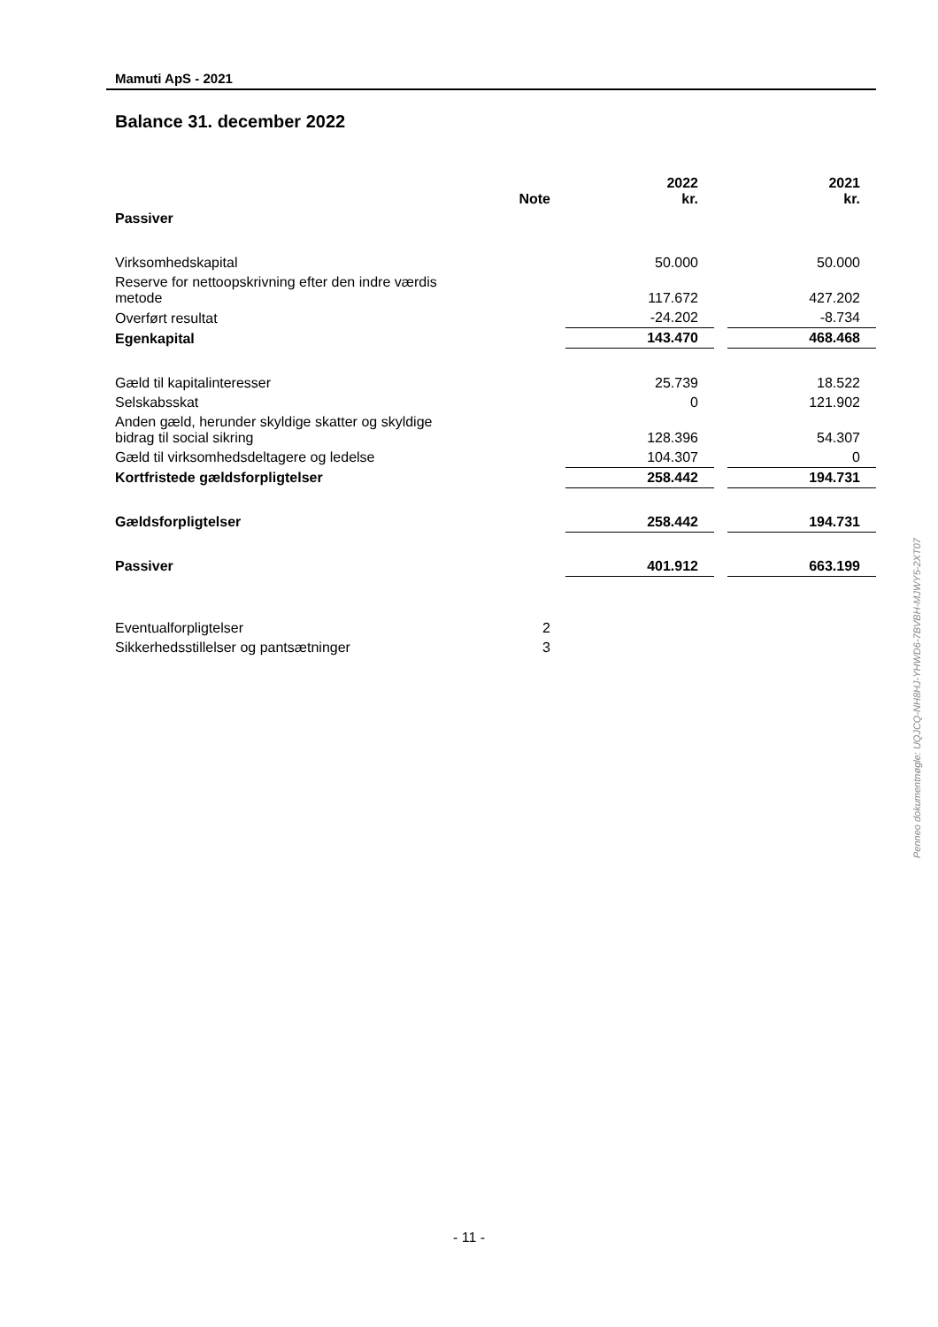Mamuti ApS - 2021
Balance 31. december 2022
| | Note | 2022 kr. | | 2021 kr. |
| --- | --- | --- | --- | --- |
| Passiver | | | | |
| Virksomhedskapital | | 50.000 | | 50.000 |
| Reserve for nettoopskrivning efter den indre værdis metode | | 117.672 | | 427.202 |
| Overført resultat | | -24.202 | | -8.734 |
| Egenkapital | | 143.470 | | 468.468 |
| Gæld til kapitalinteresser | | 25.739 | | 18.522 |
| Selskabsskat | | 0 | | 121.902 |
| Anden gæld, herunder skyldige skatter og skyldige bidrag til social sikring | | 128.396 | | 54.307 |
| Gæld til virksomhedsdeltagere og ledelse | | 104.307 | | 0 |
| Kortfristede gældsforpligtelser | | 258.442 | | 194.731 |
| Gældsforpligtelser | | 258.442 | | 194.731 |
| Passiver | | 401.912 | | 663.199 |
| Eventualforpligtelser | 2 | | | |
| Sikkerhedsstillelser og pantsætninger | 3 | | | |
Penneo dokumentnøgle: UQJCQ-NH8HJ-YHWD6-7BVBH-MJWY5-2XT07
- 11 -